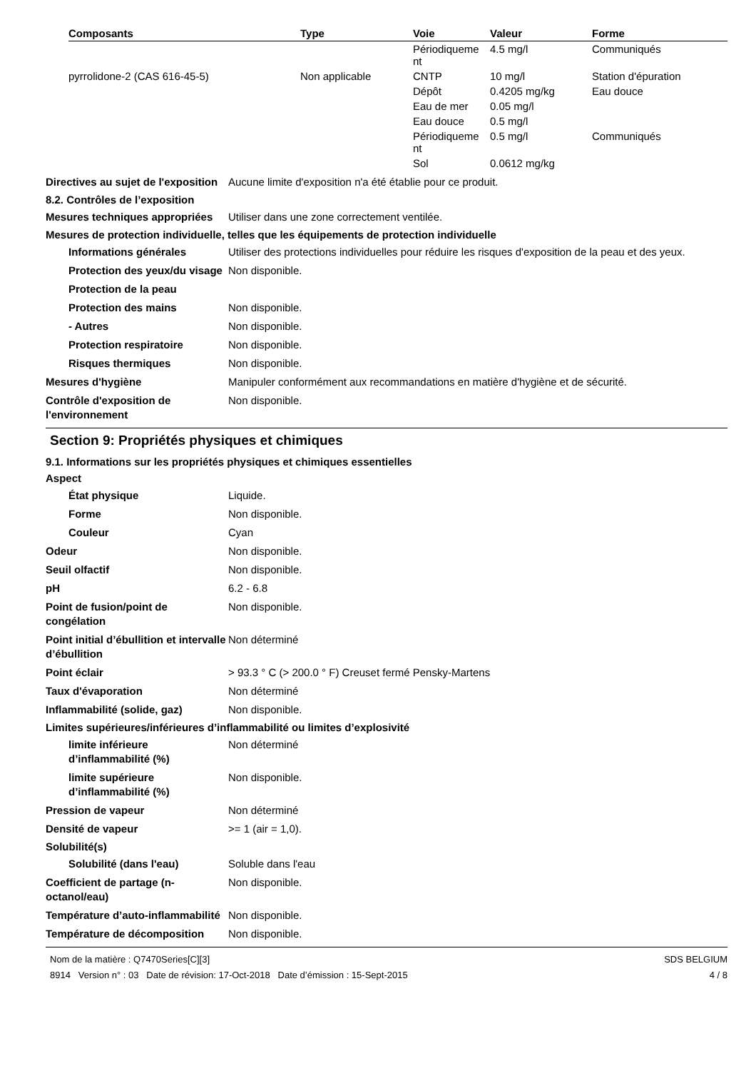| Composants | Type | Voie | Valeur | Forme |
| --- | --- | --- | --- | --- |
| | | Périodiqueme nt | 4.5 mg/l | Communiqués |
| pyrrolidone-2 (CAS 616-45-5) | Non applicable | CNTP | 10 mg/l | Station d'épuration |
| | | Dépôt | 0.4205 mg/kg | Eau douce |
| | | Eau de mer | 0.05 mg/l | |
| | | Eau douce | 0.5 mg/l | |
| | | Périodiqueme nt | 0.5 mg/l | Communiqués |
| | | Sol | 0.0612 mg/kg | |
Directives au sujet de l'exposition
Aucune limite d'exposition n'a été établie pour ce produit.
8.2. Contrôles de l’exposition
Mesures techniques appropriées
Utiliser dans une zone correctement ventilée.
Mesures de protection individuelle, telles que les équipements de protection individuelle
Informations générales Utiliser des protections individuelles pour réduire les risques d'exposition de la peau et des yeux.
Protection des yeux/du visage
Non disponible.
Protection de la peau
Protection des mains Non disponible.
- Autres Non disponible.
Protection respiratoire Non disponible.
Risques thermiques Non disponible.
Mesures d'hygiène Manipuler conformément aux recommandations en matière d'hygiène et de sécurité.
Contrôle d'exposition de l'environnement
Non disponible.
Section 9: Propriétés physiques et chimiques
9.1. Informations sur les propriétés physiques et chimiques essentielles
Aspect
État physique Liquide.
Forme Non disponible.
Couleur Cyan
Odeur Non disponible.
Seuil olfactif Non disponible.
pH 6.2 - 6.8
Point de fusion/point de congélation
Non disponible.
Point initial d’ébullition et intervalle d’ébullition
Non déterminé
Point éclair > 93.3 ° C (> 200.0 ° F) Creuset fermé Pensky-Martens
Taux d'évaporation Non déterminé
Inflammabilité (solide, gaz) Non disponible.
Limites supérieures/inférieures d’inflammabilité ou limites d’explosivité
limite inférieure d’inflammabilité (%)
Non déterminé
limite supérieure d’inflammabilité (%)
Non disponible.
Pression de vapeur Non déterminé
Densité de vapeur >= 1 (air = 1,0).
Solubilité(s)
Solubilité (dans l'eau) Soluble dans l'eau
Coefficient de partage (n-octanol/eau)
Non disponible.
Température d’auto-inflammabilité
Non disponible.
Température de décomposition Non disponible.
Nom de la matière : Q7470Series[C][3]
8914 Version n° : 03 Date de révision: 17-Oct-2018 Date d’émission : 15-Sept-2015
SDS BELGIUM
4 / 8